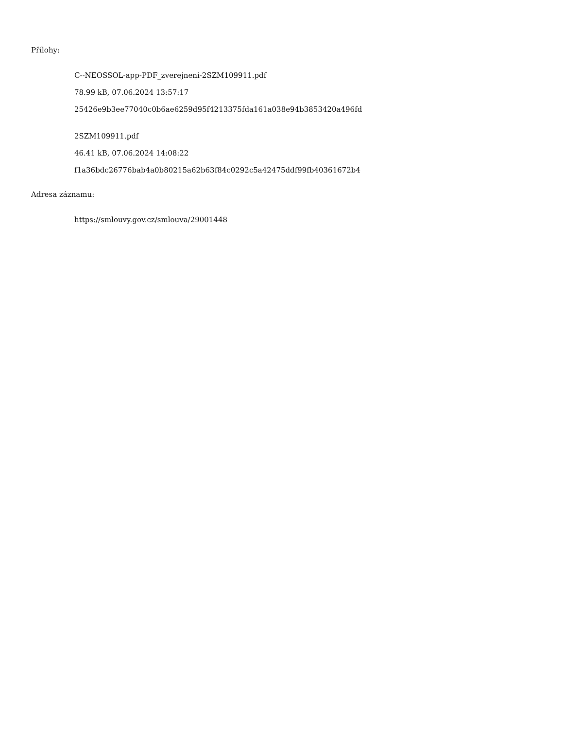Přílohy:
C--NEOSSOL-app-PDF_zverejneni-2SZM109911.pdf
78.99 kB, 07.06.2024 13:57:17
25426e9b3ee77040c0b6ae6259d95f4213375fda161a038e94b3853420a496fd
2SZM109911.pdf
46.41 kB, 07.06.2024 14:08:22
f1a36bdc26776bab4a0b80215a62b63f84c0292c5a42475ddf99fb40361672b4
Adresa záznamu:
https://smlouvy.gov.cz/smlouva/29001448